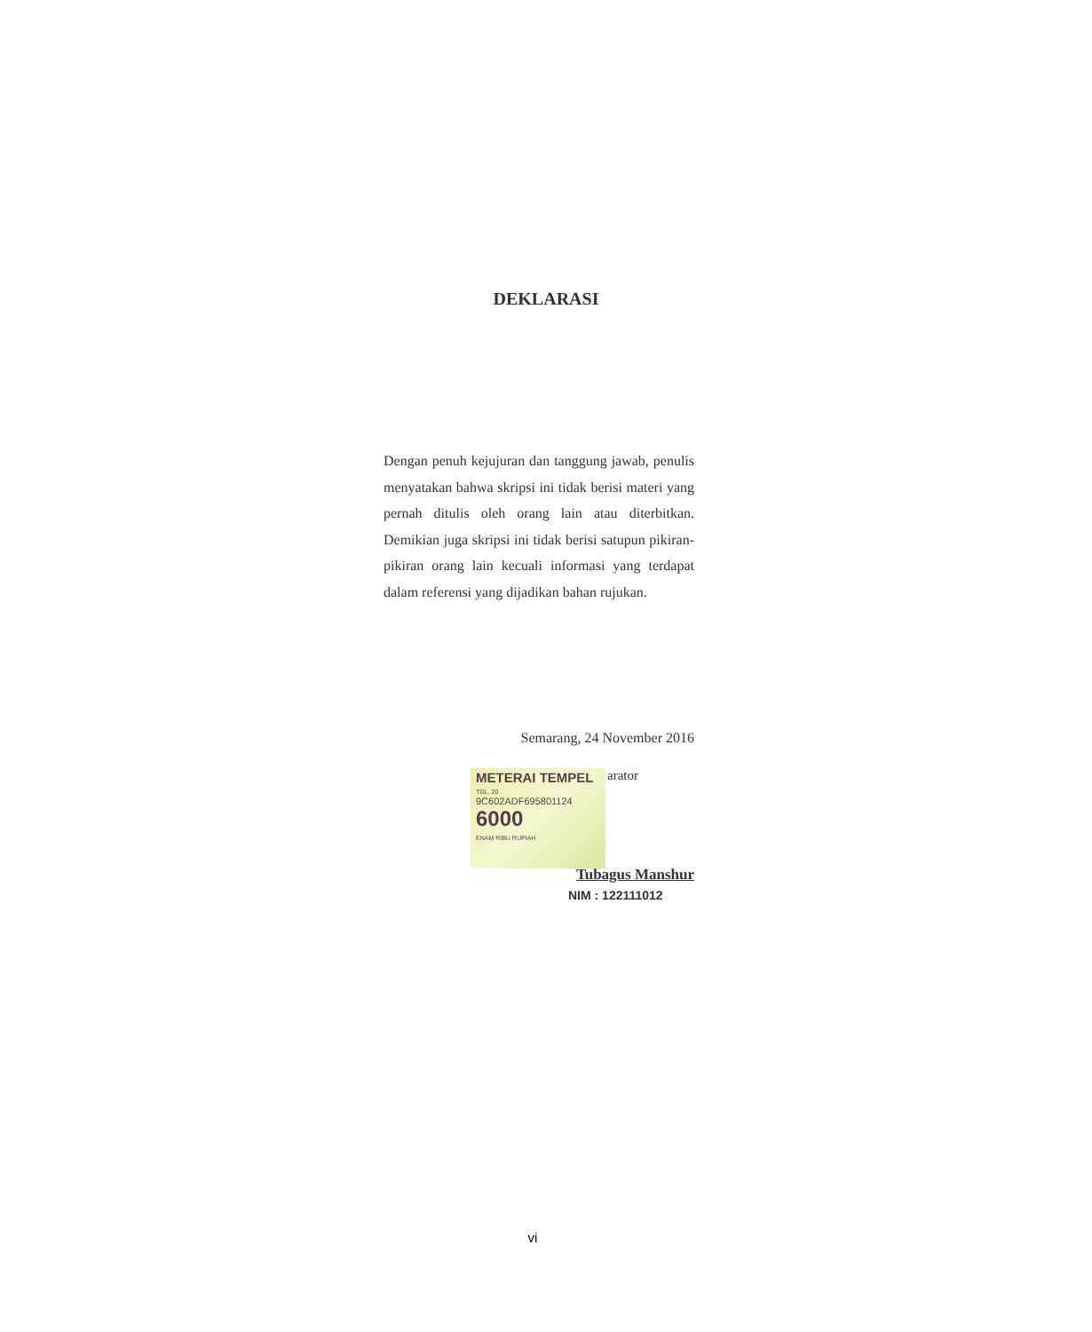DEKLARASI
Dengan penuh kejujuran dan tanggung jawab, penulis menyatakan bahwa skripsi ini tidak berisi materi yang pernah ditulis oleh orang lain atau diterbitkan. Demikian juga skripsi ini tidak berisi satupun pikiran-pikiran orang lain kecuali informasi yang terdapat dalam referensi yang dijadikan bahan rujukan.
Semarang, 24 November 2016
METERAI TEMPEL
TGL. 20
9C602ADF695801124
6000
ENAM RIBU RUPIAH
arator
Tubagus Manshur
NIM : 122111012
vi